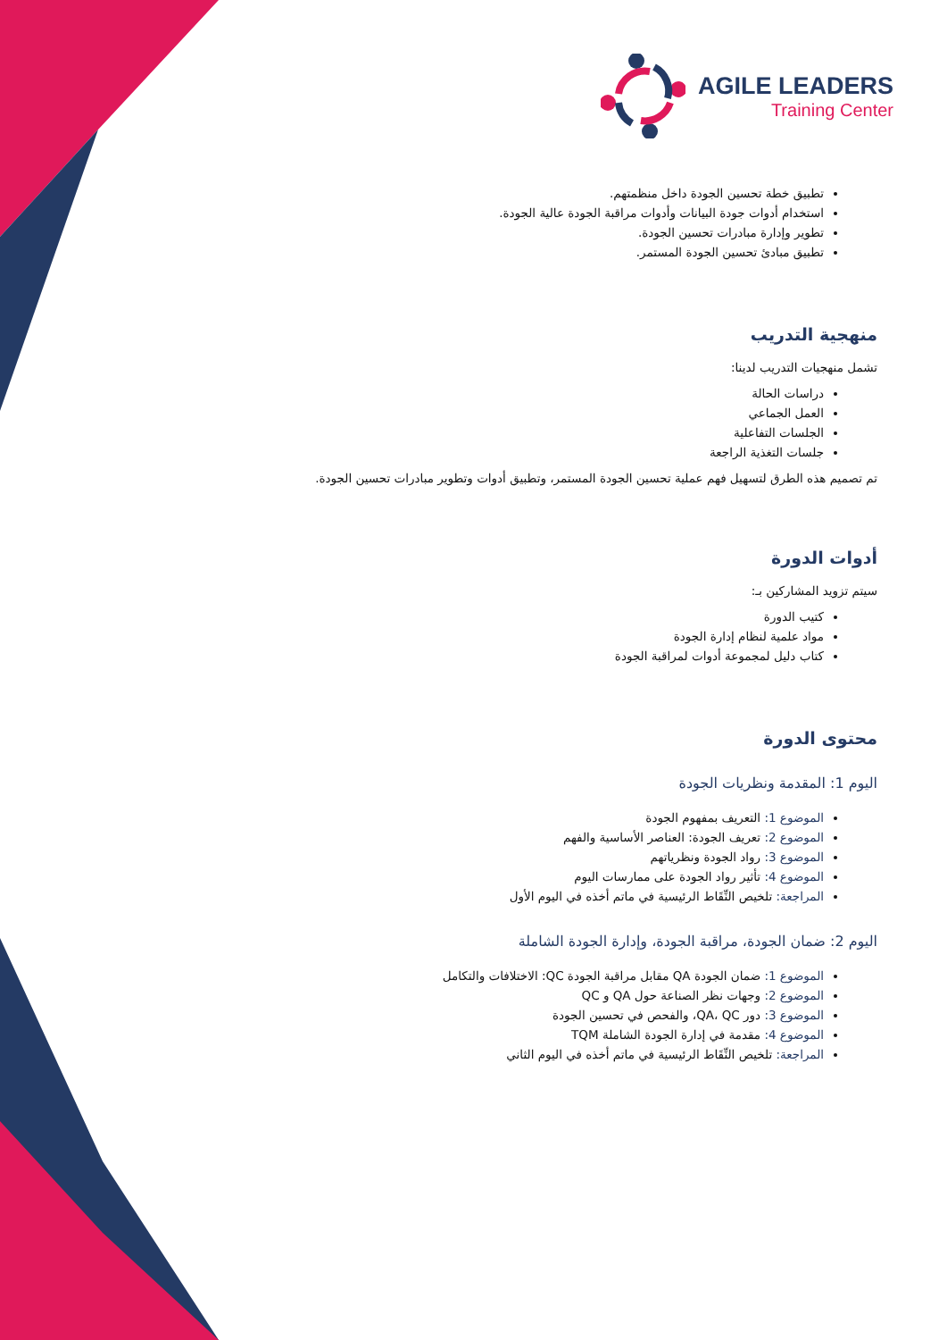AGILE LEADERS
Training Center
تطبيق خطة تحسين الجودة داخل منظمتهم.
استخدام أدوات جودة البيانات وأدوات مراقبة الجودة عالية الجودة.
تطوير وإدارة مبادرات تحسين الجودة.
تطبيق مبادئ تحسين الجودة المستمر.
منهجية التدريب
تشمل منهجيات التدريب لدينا:
دراسات الحالة
العمل الجماعي
الجلسات التفاعلية
جلسات التغذية الراجعة
تم تصميم هذه الطرق لتسهيل فهم عملية تحسين الجودة المستمر، وتطبيق أدوات وتطوير مبادرات تحسين الجودة.
أدوات الدورة
سيتم تزويد المشاركين بـ:
كتيب الدورة
مواد علمية لنظام إدارة الجودة
كتاب دليل لمجموعة أدوات لمراقبة الجودة
محتوى الدورة
اليوم 1: المقدمة ونظريات الجودة
الموضوع 1: التعريف بمفهوم الجودة
الموضوع 2: تعريف الجودة: العناصر الأساسية والفهم
الموضوع 3: رواد الجودة ونظرياتهم
الموضوع 4: تأثير رواد الجودة على ممارسات اليوم
المراجعة: تلخيص النِّقَاط الرئيسية في ماتم أخذه في اليوم الأول
اليوم 2: ضمان الجودة، مراقبة الجودة، وإدارة الجودة الشاملة
الموضوع 1: ضمان الجودة QA مقابل مراقبة الجودة QC: الاختلافات والتكامل
الموضوع 2: وجهات نظر الصناعة حول QA و QC
الموضوع 3: دور QA، QC، والفحص في تحسين الجودة
الموضوع 4: مقدمة في إدارة الجودة الشاملة TQM
المراجعة: تلخيص النِّقَاط الرئيسية في ماتم أخذه في اليوم الثاني